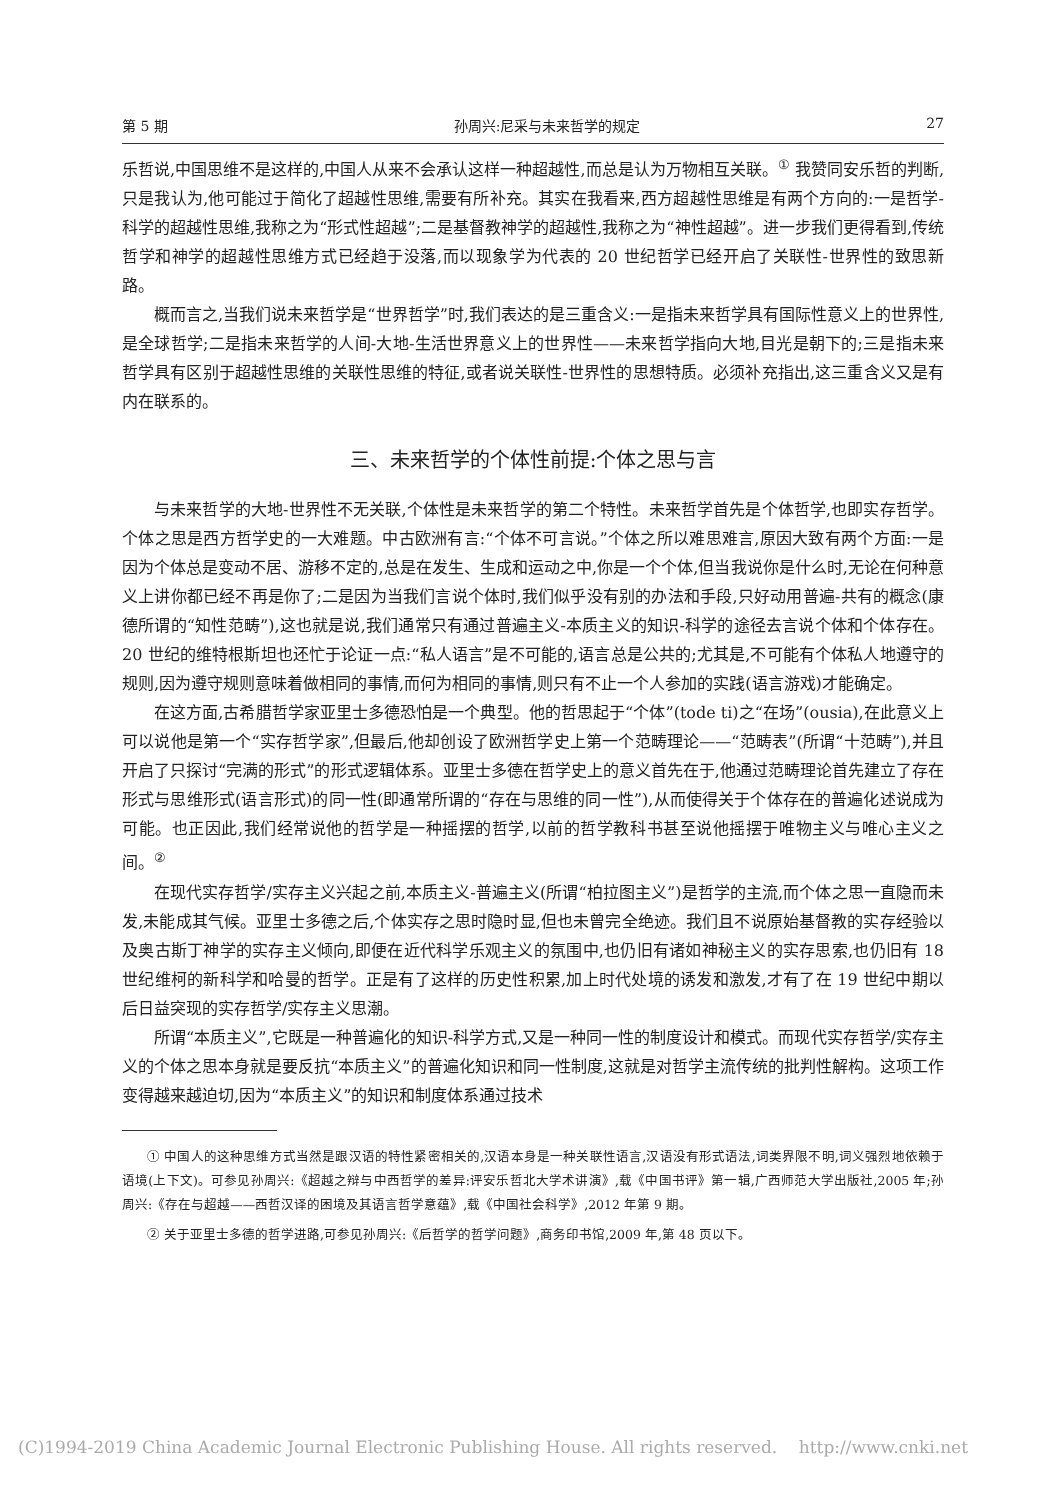第 5 期 孙周兴:尼采与未来哲学的规定 27
乐哲说,中国思维不是这样的,中国人从来不会承认这样一种超越性,而总是认为万物相互关联。<sup>①</sup> 我赞同安乐哲的判断,只是我认为,他可能过于简化了超越性思维,需要有所补充。其实在我看来,西方超越性思维是有两个方向的:一是哲学-科学的超越性思维,我称之为“形式性超越”;二是基督教神学的超越性,我称之为“神性超越”。进一步我们更得看到,传统哲学和神学的超越性思维方式已经趋于没落,而以现象学为代表的 20 世纪哲学已经开启了关联性-世界性的致思新路。
概而言之,当我们说未来哲学是“世界哲学”时,我们表达的是三重含义:一是指未来哲学具有国际性意义上的世界性,是全球哲学;二是指未来哲学的人间-大地-生活世界意义上的世界性——未来哲学指向大地,目光是朝下的;三是指未来哲学具有区别于超越性思维的关联性思维的特征,或者说关联性-世界性的思想特质。必须补充指出,这三重含义又是有内在联系的。
三、未来哲学的个体性前提:个体之思与言
与未来哲学的大地-世界性不无关联,个体性是未来哲学的第二个特性。未来哲学首先是个体哲学,也即实存哲学。个体之思是西方哲学史的一大难题。中古欧洲有言:“个体不可言说。”个体之所以难思难言,原因大致有两个方面:一是因为个体总是变动不居、游移不定的,总是在发生、生成和运动之中,你是一个个体,但当我说你是什么时,无论在何种意义上讲你都已经不再是你了;二是因为当我们言说个体时,我们似乎没有别的办法和手段,只好动用普遍-共有的概念(康德所谓的“知性范畴”),这也就是说,我们通常只有通过普遍主义-本质主义的知识-科学的途径去言说个体和个体存在。20 世纪的维特根斯坦也还忙于论证一点:“私人语言”是不可能的,语言总是公共的;尤其是,不可能有个体私人地遵守的规则,因为遵守规则意味着做相同的事情,而何为相同的事情,则只有不止一个人参加的实践(语言游戏)才能确定。
在这方面,古希腊哲学家亚里士多德恐怕是一个典型。他的哲思起于“个体”(tode ti)之“在场”(ousia),在此意义上可以说他是第一个“实存哲学家”,但最后,他却创设了欧洲哲学史上第一个范畴理论——“范畴表”(所谓“十范畴”),并且开启了只探讨“完满的形式”的形式逻辑体系。亚里士多德在哲学史上的意义首先在于,他通过范畴理论首先建立了存在形式与思维形式(语言形式)的同一性(即通常所谓的“存在与思维的同一性”),从而使得关于个体存在的普遍化述说成为可能。也正因此,我们经常说他的哲学是一种摇摆的哲学,以前的哲学教科书甚至说他摇摆于唯物主义与唯心主义之间。<sup>②</sup>
在现代实存哲学/实存主义兴起之前,本质主义-普遍主义(所谓“柏拉图主义”)是哲学的主流,而个体之思一直隐而未发,未能成其气候。亚里士多德之后,个体实存之思时隐时显,但也未曾完全绝迹。我们且不说原始基督教的实存经验以及奥古斯丁神学的实存主义倾向,即便在近代科学乐观主义的氛围中,也仍旧有诸如神秘主义的实存思索,也仍旧有 18 世纪维柯的新科学和哈曼的哲学。正是有了这样的历史性积累,加上时代处境的诱发和激发,才有了在 19 世纪中期以后日益突现的实存哲学/实存主义思潮。
所谓“本质主义”,它既是一种普遍化的知识-科学方式,又是一种同一性的制度设计和模式。而现代实存哲学/实存主义的个体之思本身就是要反抗“本质主义”的普遍化知识和同一性制度,这就是对哲学主流传统的批判性解构。这项工作变得越来越迫切,因为“本质主义”的知识和制度体系通过技术
① 中国人的这种思维方式当然是跟汉语的特性紧密相关的,汉语本身是一种关联性语言,汉语没有形式语法,词类界限不明,词义强烈地依赖于语境(上下文)。可参见孙周兴:《超越之辩与中西哲学的差异:评安乐哲北大学术讲演》,载《中国书评》第一辑,广西师范大学出版社,2005 年;孙周兴:《存在与超越——西哲汉译的困境及其语言哲学意蕴》,载《中国社会科学》,2012 年第 9 期。
② 关于亚里士多德的哲学进路,可参见孙周兴:《后哲学的哲学问题》,商务印书馆,2009 年,第 48 页以下。
(C)1994-2019 China Academic Journal Electronic Publishing House. All rights reserved. http://www.cnki.net